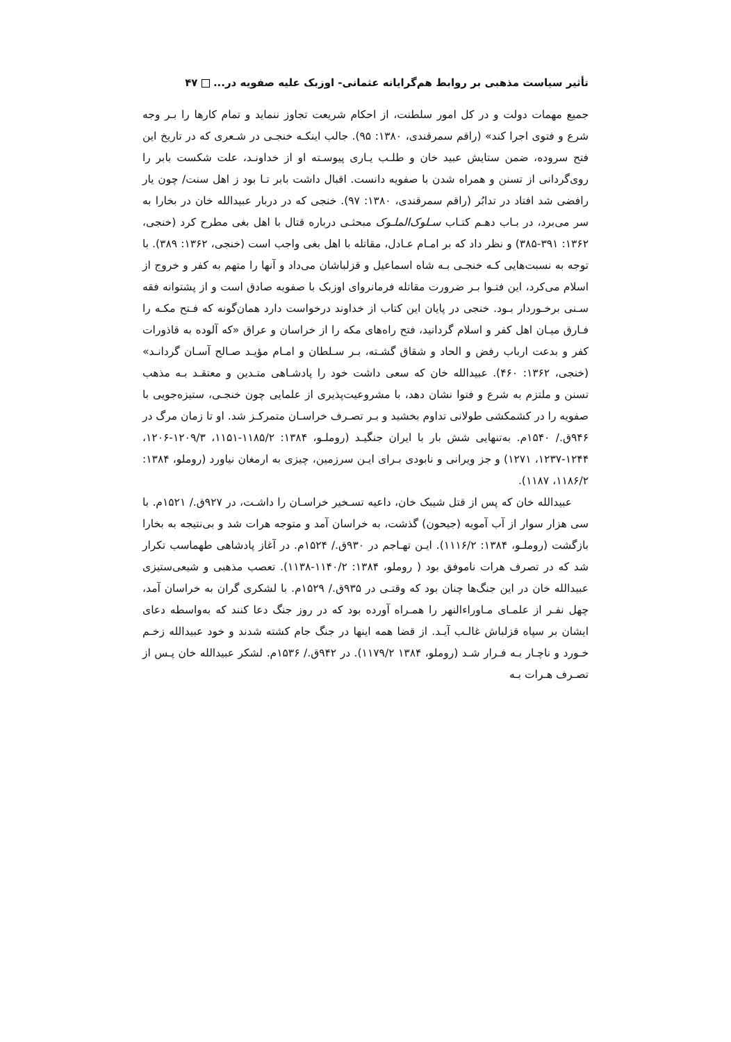تأثیر سیاست مذهبی بر روابط هم‌گرایانه عثمانی- اوزبک علیه صفویه در... ۴۷
جمیع مهمات دولت و در کل امور سلطنت، از احکام شریعت تجاوز ننماید و تمام کارها را بـر وجه شرع و فتوی اجرا کند» (راقم سمرقندی، ۱۳۸۰: ۹۵). جالب اینکـه خنجـی در شـعری که در تاریخ این فتح سروده، ضمن ستایش عبید خان و طلـب یـاری پیوسـته او از خداونـد، علت شکست بابر را روی‌گردانی از تسنن و همراه شدن با صفویه دانست. اقبال داشت بابر تـا بود ز اهل سنت/ چون یار رافضی شد افتاد در تدابُر (راقم سمرقندی، ۱۳۸۰: ۹۷). خنجی که در دربار عبیدالله خان در بخارا به سر می‌برد، در بـاب دهـم کتـاب سـلوک‌الملـوک مبحثـی درباره قتال با اهل بغی مطرح کرد (خنجی، ۱۳۶۲: ۳۹۱-۳۸۵) و نظر داد که بر امـام عـادل، مقاتله با اهل بغی واجب است (خنجی، ۱۳۶۲: ۳۸۹). با توجه به نسبت‌هایی کـه خنجـی بـه شاه اسماعیل و قزلباشان می‌داد و آنها را متهم به کفر و خروج از اسلام می‌کرد، این فتـوا بـر ضرورت مقاتله فرمانروای اوزبک با صفویه صادق است و از پشتوانه فقه سـنی برخـوردار بـود. خنجی در پایان این کتاب از خداوند درخواست دارد همان‌گونه که فـتح مکـه را فـارق میـان اهل کفر و اسلام گردانید، فتح راه‌های مکه را از خراسان و عراق «که آلوده به قاذورات کفر و بدعت ارباب رفض و الحاد و شقاق گشـته، بـر سـلطان و امـام مؤیـد صـالح آسـان گردانـد» (خنجی، ۱۳۶۲: ۴۶۰). عبیدالله خان که سعی داشت خود را پادشـاهی متـدین و معتقـد بـه مذهب تسنن و ملتزم به شرع و فتوا نشان دهد، با مشروعیت‌پذیری از علمایی چون خنجـی، ستیزه‌جویی با صفویه را در کشمکشی طولانی تداوم بخشید و بـر تصـرف خراسـان متمرکـز شد. او تا زمان مرگ در ۹۴۶ق./ ۱۵۴۰م. به‌تنهایی شش بار با ایران جنگیـد (روملـو، ۱۳۸۴: ۱۱۸۵/۲-۱۱۵۱، ۱۲۰۹/۳-۱۲۰۶، ۱۲۴۴-۱۲۳۷، ۱۲۷۱) و جز ویرانی و نابودی بـرای ایـن سرزمین، چیزی به ارمغان نیاورد (روملو، ۱۳۸۴: ۱۱۸۶/۲، ۱۱۸۷).
عبیدالله خان که پس از قتل شیبک خان، داعیه تسـخیر خراسـان را داشـت، در ۹۲۷ق./ ۱۵۲۱م. با سی هزار سوار از آب آمویه (جیحون) گذشت، به خراسان آمد و متوجه هرات شد و بی‌نتیجه به بخارا بازگشت (روملـو، ۱۳۸۴: ۱۱۱۶/۲). ایـن تهـاجم در ۹۳۰ق./ ۱۵۲۴م. در آغاز پادشاهی طهماسب تکرار شد که در تصرف هرات ناموفق بود ( روملو، ۱۳۸۴: ۱۱۴۰/۲-۱۱۳۸). تعصب مذهبی و شیعی‌ستیزی عبیدالله خان در این جنگ‌ها چنان بود که وقتـی در ۹۳۵ق./ ۱۵۲۹م. با لشکری گران به خراسان آمد، چهل نفـر از علمـای مـاوراءالنهر را همـراه آورده بود که در روز جنگ دعا کنند که به‌واسطه دعای ایشان بر سپاه قزلباش غالـب آیـد. از قضا همه اینها در جنگ جام کشته شدند و خود عبیدالله زخـم خـورد و ناچـار بـه فـرار شـد (روملو، ۱۳۸۴ ۱۱۷۹/۲). در ۹۴۲ق./ ۱۵۳۶م. لشکر عبیدالله خان پـس از تصـرف هـرات بـه